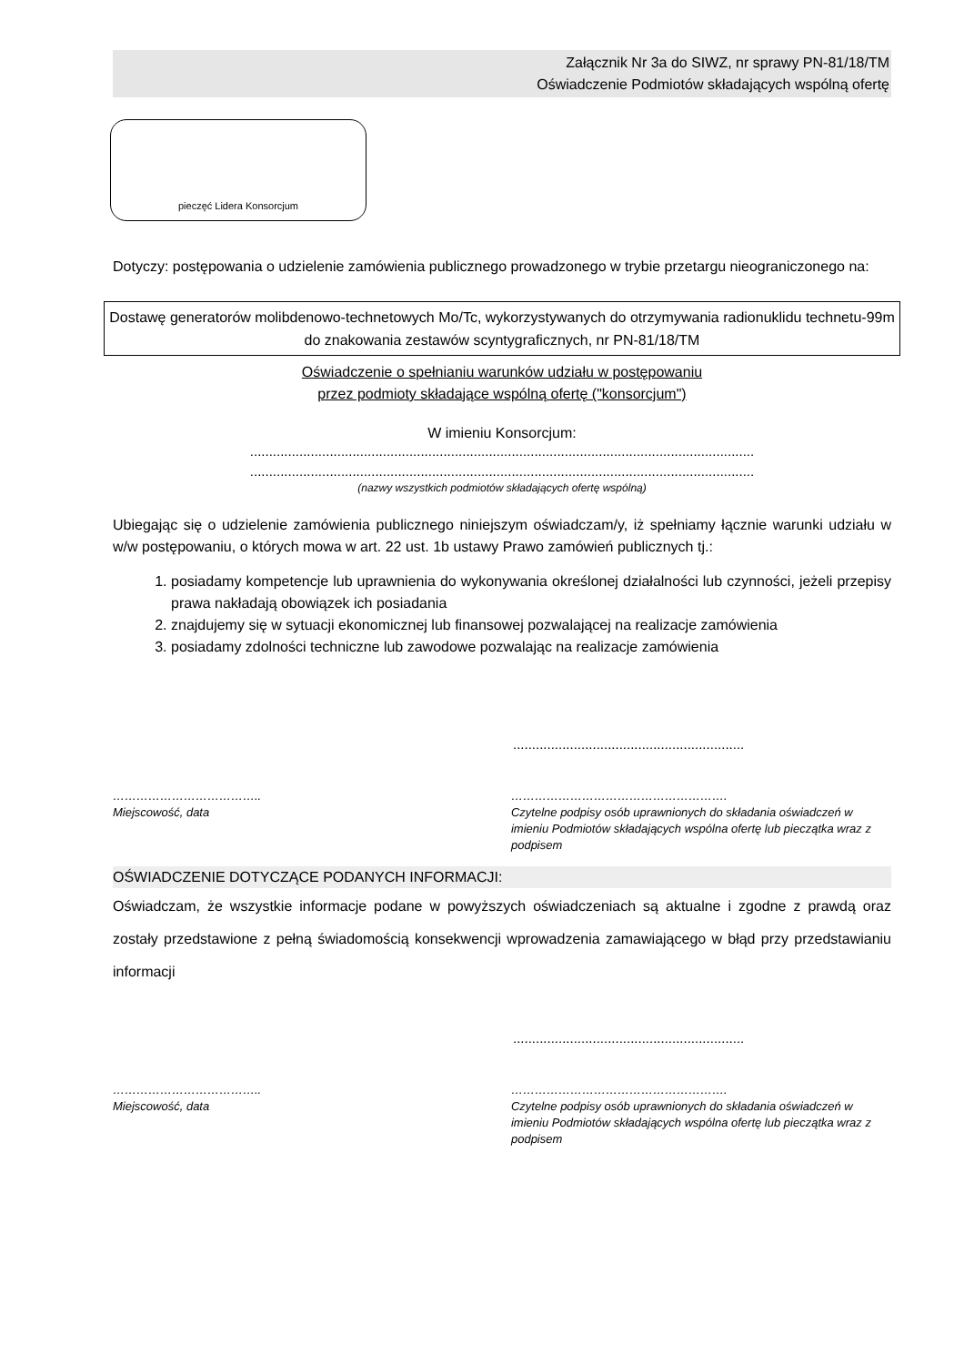Załącznik Nr 3a do SIWZ, nr sprawy PN-81/18/TM
Oświadczenie Podmiotów składających wspólną ofertę
pieczęć Lidera Konsorcjum
Dotyczy: postępowania o udzielenie zamówienia publicznego prowadzonego w trybie przetargu nieograniczonego na:
Dostawę generatorów molibdenowo-technetowych Mo/Tc, wykorzystywanych do otrzymywania radionuklidu technetu-99m do znakowania zestawów scyntygraficznych, nr PN-81/18/TM
Oświadczenie o spełnianiu warunków udziału w postępowaniu
przez podmioty składające wspólną ofertę ("konsorcjum")
W imieniu Konsorcjum:
.....................................................................................................................................
.....................................................................................................................................
(nazwy wszystkich podmiotów składających ofertę wspólną)
Ubiegając się o udzielenie zamówienia publicznego niniejszym oświadczam/y, iż spełniamy łącznie warunki udziału w w/w postępowaniu, o których mowa w art. 22 ust. 1b ustawy Prawo zamówień publicznych tj.:
1. posiadamy kompetencje lub uprawnienia do wykonywania określonej działalności lub czynności, jeżeli przepisy prawa nakładają obowiązek ich posiadania
2. znajdujemy się w sytuacji ekonomicznej lub finansowej pozwalającej na realizacje zamówienia
3. posiadamy zdolności techniczne lub zawodowe pozwalając na realizacje zamówienia
.............................................................
………………………………..
Miejscowość, data
……………………………………………….
Czytelne podpisy osób uprawnionych do składania oświadczeń w imieniu Podmiotów składających wspólna ofertę lub pieczątka wraz z podpisem
OŚWIADCZENIE DOTYCZĄCE PODANYCH INFORMACJI:
Oświadczam, że wszystkie informacje podane w powyższych oświadczeniach są aktualne i zgodne z prawdą oraz zostały przedstawione z pełną świadomością konsekwencji wprowadzenia zamawiającego w błąd przy przedstawianiu informacji
.............................................................
………………………………..
Miejscowość, data
……………………………………………….
Czytelne podpisy osób uprawnionych do składania oświadczeń w imieniu Podmiotów składających wspólna ofertę lub pieczątka wraz z podpisem